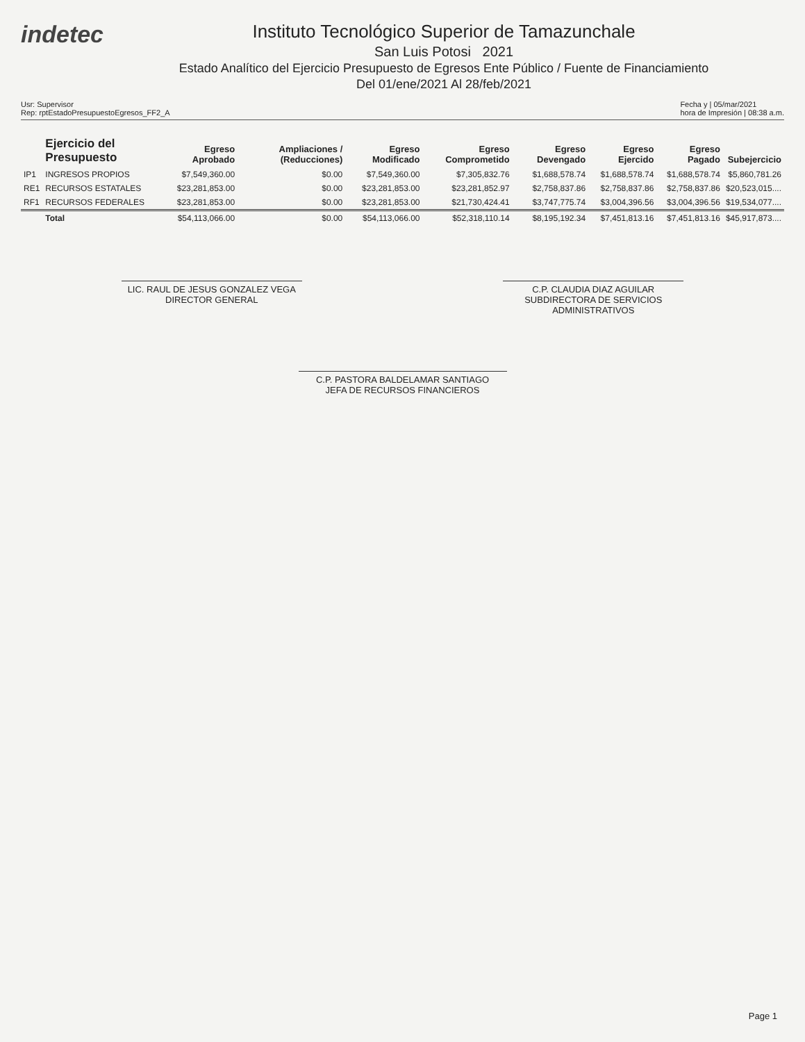indetec
Instituto Tecnológico Superior de Tamazunchale
San Luis Potosi 2021
Estado Analítico del Ejercicio Presupuesto de Egresos Ente Público / Fuente de Financiamiento
Del 01/ene/2021 Al 28/feb/2021
Usr: Supervisor
Rep: rptEstadoPresupuestoEgresos_FF2_A
Fecha y | 05/mar/2021
hora de Impresión | 08:38 a.m.
| | Ejercicio del Presupuesto | Egreso Aprobado | Ampliaciones / (Reducciones) | Egreso Modificado | Egreso Comprometido | Egreso Devengado | Egreso Ejercido | Egreso Pagado | Subejercicio |
| --- | --- | --- | --- | --- | --- | --- | --- | --- | --- |
| IP1 | INGRESOS PROPIOS | $7,549,360.00 | $0.00 | $7,549,360.00 | $7,305,832.76 | $1,688,578.74 | $1,688,578.74 | $1,688,578.74 | $5,860,781.26 |
| RE1 | RECURSOS ESTATALES | $23,281,853.00 | $0.00 | $23,281,853.00 | $23,281,852.97 | $2,758,837.86 | $2,758,837.86 | $2,758,837.86 | $20,523,015.... |
| RF1 | RECURSOS FEDERALES | $23,281,853.00 | $0.00 | $23,281,853.00 | $21,730,424.41 | $3,747,775.74 | $3,004,396.56 | $3,004,396.56 | $19,534,077.... |
| | Total | $54,113,066.00 | $0.00 | $54,113,066.00 | $52,318,110.14 | $8,195,192.34 | $7,451,813.16 | $7,451,813.16 | $45,917,873.... |
LIC. RAUL DE JESUS GONZALEZ VEGA
DIRECTOR GENERAL
C.P. CLAUDIA DIAZ AGUILAR
SUBDIRECTORA DE SERVICIOS ADMINISTRATIVOS
C.P. PASTORA BALDELAMAR SANTIAGO
JEFA DE RECURSOS FINANCIEROS
Page 1